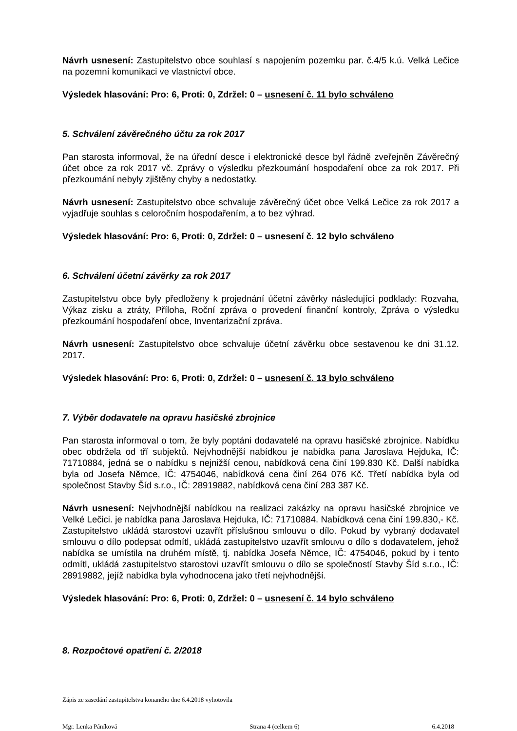Návrh usnesení: Zastupitelstvo obce souhlasí s napojením pozemku par. č.4/5 k.ú. Velká Lečice na pozemní komunikaci ve vlastnictví obce.
Výsledek hlasování: Pro: 6, Proti: 0, Zdržel: 0 – usnesení č. 11 bylo schváleno
5. Schválení závěrečného účtu za rok 2017
Pan starosta informoval, že na úřední desce i elektronické desce byl řádně zveřejněn Závěrečný účet obce za rok 2017 vč. Zprávy o výsledku přezkoumání hospodaření obce za rok 2017. Při přezkoumání nebyly zjištěny chyby a nedostatky.
Návrh usnesení: Zastupitelstvo obce schvaluje závěrečný účet obce Velká Lečice za rok 2017 a vyjadřuje souhlas s celoročním hospodařením, a to bez výhrad.
Výsledek hlasování: Pro: 6, Proti: 0, Zdržel: 0 – usnesení č. 12 bylo schváleno
6. Schválení účetní závěrky za rok 2017
Zastupitelstvu obce byly předloženy k projednání účetní závěrky následující podklady: Rozvaha, Výkaz zisku a ztráty, Příloha, Roční zpráva o provedení finanční kontroly, Zpráva o výsledku přezkoumání hospodaření obce, Inventarizační zpráva.
Návrh usnesení: Zastupitelstvo obce schvaluje účetní závěrku obce sestavenou ke dni 31.12. 2017.
Výsledek hlasování: Pro: 6, Proti: 0, Zdržel: 0 – usnesení č. 13 bylo schváleno
7. Výběr dodavatele na opravu hasičské zbrojnice
Pan starosta informoval o tom, že byly poptáni dodavatelé na opravu hasičské zbrojnice. Nabídku obec obdržela od tří subjektů. Nejvhodnější nabídkou je nabídka pana Jaroslava Hejduka, IČ: 71710884, jedná se o nabídku s nejnižší cenou, nabídková cena činí 199.830 Kč. Další nabídka byla od Josefa Němce, IČ: 4754046, nabídková cena činí 264 076 Kč. Třetí nabídka byla od společnost Stavby Šíd s.r.o., IČ: 28919882, nabídková cena činí 283 387 Kč.
Návrh usnesení: Nejvhodnější nabídkou na realizaci zakázky na opravu hasičské zbrojnice ve Velké Lečici. je nabídka pana Jaroslava Hejduka, IČ: 71710884. Nabídková cena činí 199.830,- Kč. Zastupitelstvo ukládá starostovi uzavřít příslušnou smlouvu o dílo. Pokud by vybraný dodavatel smlouvu o dílo podepsat odmítl, ukládá zastupitelstvo uzavřít smlouvu o dílo s dodavatelem, jehož nabídka se umístila na druhém místě, tj. nabídka Josefa Němce, IČ: 4754046, pokud by i tento odmítl, ukládá zastupitelstvo starostovi uzavřít smlouvu o dílo se společností Stavby Šíd s.r.o., IČ: 28919882, jejíž nabídka byla vyhodnocena jako třetí nejvhodnější.
Výsledek hlasování: Pro: 6, Proti: 0, Zdržel: 0 – usnesení č. 14 bylo schváleno
8. Rozpočtové opatření č. 2/2018
Zápis ze zasedání zastupitelstva konaného dne 6.4.2018 vyhotovila
Mgr. Lenka Páníková Strana 4 (celkem 6) 6.4.2018